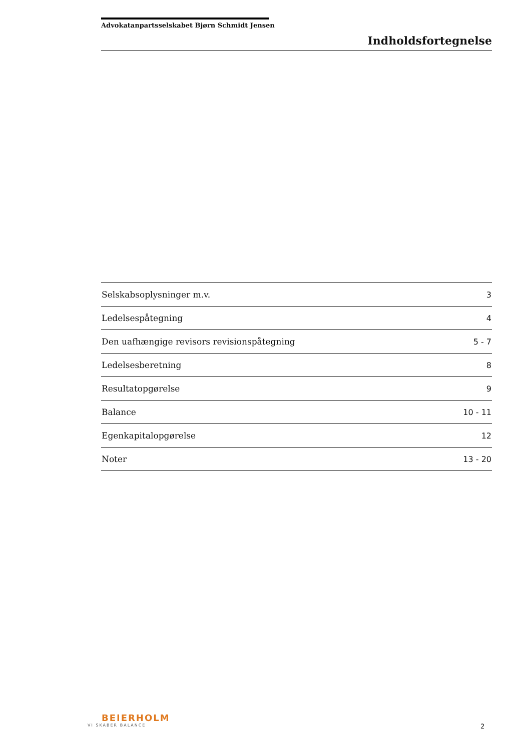Advokatanpartsselskabet Bjørn Schmidt Jensen
Indholdsfortegnelse
| Selskabsoplysninger m.v. | 3 |
| Ledelsespåtegning | 4 |
| Den uafhængige revisors revisionspåtegning | 5 - 7 |
| Ledelsesberetning | 8 |
| Resultatopgørelse | 9 |
| Balance | 10 - 11 |
| Egenkapitalopgørelse | 12 |
| Noter | 13 - 20 |
BEIERHOLM
VI SKABER BALANCE
2